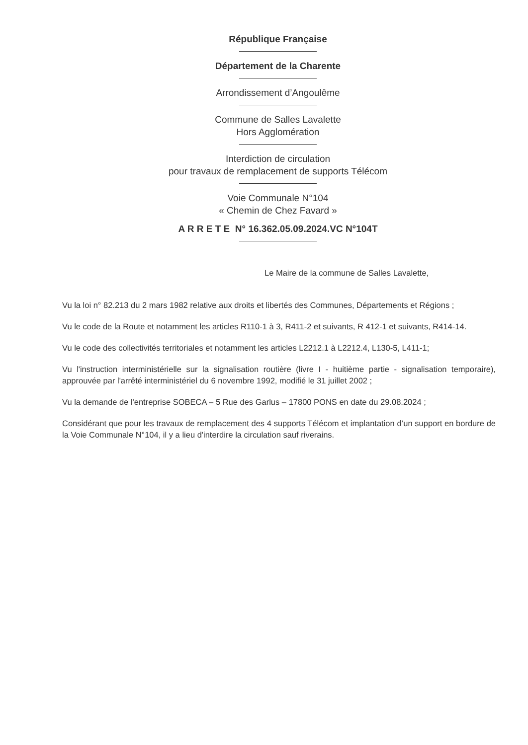République Française
Département de la Charente
Arrondissement d’Angoulême
Commune de Salles Lavalette
Hors Agglomération
Interdiction de circulation
pour travaux de remplacement de supports Télécom
Voie Communale N°104
« Chemin de Chez Favard »
A R R E T E N° 16.362.05.09.2024.VC N°104T
Le Maire de la commune de Salles Lavalette,
Vu la loi n° 82.213 du 2 mars 1982 relative aux droits et libertés des Communes, Départements et Régions ;
Vu le code de la Route et notamment les articles R110-1 à 3, R411-2 et suivants, R 412-1 et suivants, R414-14.
Vu le code des collectivités territoriales et notamment les articles L2212.1 à L2212.4, L130-5, L411-1;
Vu l'instruction interministérielle sur la signalisation routière (livre I - huitième partie - signalisation temporaire), approuvée par l'arrêté interministériel du 6 novembre 1992, modifié le 31 juillet 2002 ;
Vu la demande de l'entreprise SOBECA – 5 Rue des Garlus – 17800 PONS en date du 29.08.2024 ;
Considérant que pour les travaux de remplacement des 4 supports Télécom et implantation d’un support en bordure de la Voie Communale N°104, il y a lieu d'interdire la circulation sauf riverains.